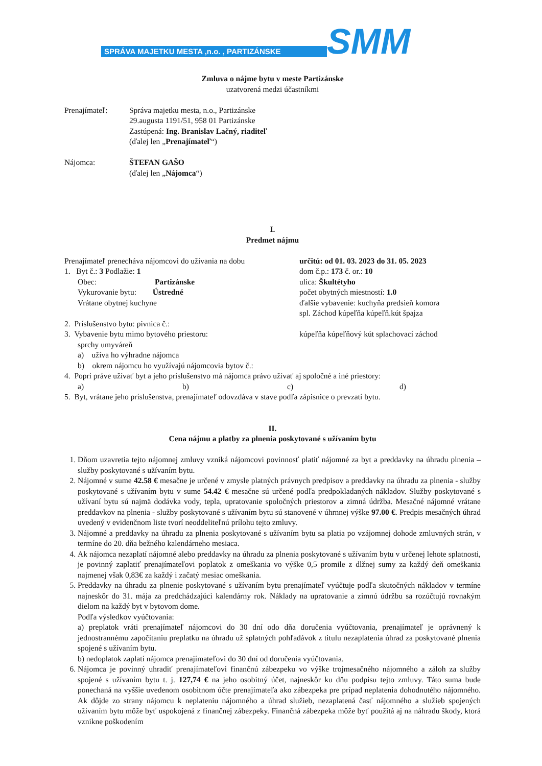SPRÁVA MAJETKU MESTA ,n.o. , PARTIZÁNSKE
SMM
Zmluva o nájme bytu v meste Partizánske
uzatvorená medzi účastníkmi
Prenajímateľ: Správa majetku mesta, n.o., Partizánske
29.augusta 1191/51, 958 01 Partizánske
Zastúpená: Ing. Branislav Lačný, riaditeľ
(ďalej len „Prenajímateľ“)
Nájomca: ŠTEFAN GAŠO
(ďalej len „Nájomca“)
I.
Predmet nájmu
Prenajímateľ prenecháva nájomcovi do užívania na dobu
určitú: od 01. 03. 2023 do 31. 05. 2023
1. Byt č.: 3 Podlažie: 1 dom č.p.: 173 č. or.: 10
Obec: Partizánske ulica: Škultétyho
Vykurovanie bytu: Ústredné počet obytných miestností: 1.0
Vrátane obytnej kuchyne ďalšie vybavenie: kuchyňa predsieň komora
spl. Záchod kúpeľňa kúpeľň.kút špajza
2. Príslušenstvo bytu: pivnica č.:
3. Vybavenie bytu mimo bytového priestoru: kúpeľňa kúpeľňový kút splachovací záchod
sprchy umyváreň
a) užíva ho výhradne nájomca
b) okrem nájomcu ho využívajú nájomcovia bytov č.:
4. Popri práve užívať byt a jeho príslušenstvo má nájomca právo užívať aj spoločné a iné priestory:
a) b) c) d)
5. Byt, vrátane jeho príslušenstva, prenajímateľ odovzdáva v stave podľa zápisnice o prevzatí bytu.
II.
Cena nájmu a platby za plnenia poskytované s užívaním bytu
1. Dňom uzavretia tejto nájomnej zmluvy vzniká nájomcovi povinnosť platiť nájomné za byt a preddavky na úhradu plnenia – služby poskytované s užívaním bytu.
2. Nájomné v sume 42.58 € mesačne je určené v zmysle platných právnych predpisov a preddavky na úhradu za plnenia - služby poskytované s užívaním bytu v sume 54.42 € mesačne sú určené podľa predpokladaných nákladov. Služby poskytované s užívaní bytu sú najmä dodávka vody, tepla, upratovanie spoločných priestorov a zimná údržba. Mesačné nájomné vrátane preddavkov na plnenia - služby poskytované s užívaním bytu sú stanovené v úhrnnej výške 97.00 €. Predpis mesačných úhrad uvedený v evidenčnom liste tvorí neoddeliteľnú prílohu tejto zmluvy.
3. Nájomné a preddavky na úhradu za plnenia poskytované s užívaním bytu sa platia po vzájomnej dohode zmluvných strán, v termíne do 20. dňa bežného kalendárneho mesiaca.
4. Ak nájomca nezaplatí nájomné alebo preddavky na úhradu za plnenia poskytované s užívaním bytu v určenej lehote splatnosti, je povinný zaplatiť prenajímateľovi poplatok z omeškania vo výške 0,5 promile z dlžnej sumy za každý deň omeškania najmenej však 0,83€ za každý i začatý mesiac omeškania.
5. Preddavky na úhradu za plnenie poskytované s užívaním bytu prenajímateľ vyúčtuje podľa skutočných nákladov v termíne najneskôr do 31. mája za predchádzajúci kalendárny rok. Náklady na upratovanie a zimnú údržbu sa rozúčtujú rovnakým dielom na každý byt v bytovom dome.
Podľa výsledkov vyúčtovania:
a) preplatok vráti prenajímateľ nájomcovi do 30 dní odo dňa doručenia vyúčtovania, prenajímateľ je oprávnený k jednostrannému započítaniu preplatku na úhradu už splatných pohľadávok z titulu nezaplatenia úhrad za poskytované plnenia spojené s užívaním bytu.
b) nedoplatok zaplatí nájomca prenajímateľovi do 30 dní od doručenia vyúčtovania.
6. Nájomca je povinný uhradiť prenajímateľovi finančnú zábezpeku vo výške trojmesačného nájomného a záloh za služby spojené s užívaním bytu t. j. 127,74 € na jeho osobitný účet, najneskôr ku dňu podpisu tejto zmluvy. Táto suma bude ponechaná na vyššie uvedenom osobitnom účte prenajímateľa ako zábezpeka pre prípad neplatenia dohodnutého nájomného. Ak dôjde zo strany nájomcu k neplateniu nájomného a úhrad služieb, nezaplatená časť nájomného a služieb spojených užívaním bytu môže byť uspokojená z finančnej zábezpeky. Finančná zábezpeka môže byť použitá aj na náhradu škody, ktorá vznikne poškodením